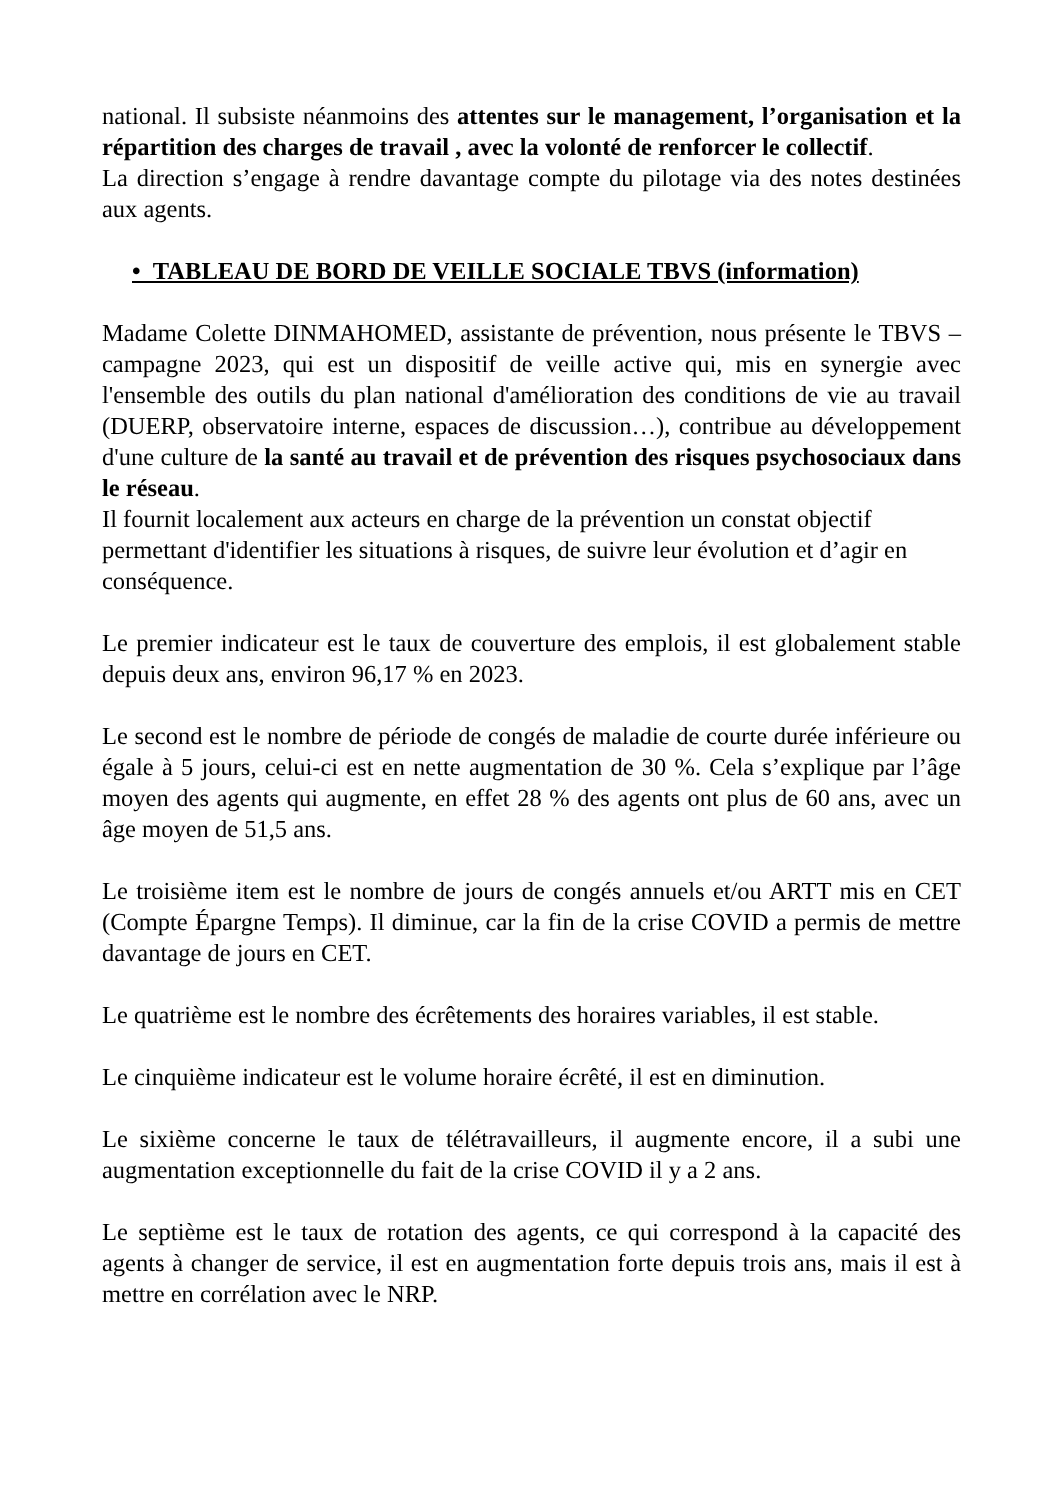national. Il subsiste néanmoins des attentes sur le management, l’organisation et la répartition des charges de travail , avec la volonté de renforcer le collectif.
La direction s’engage à rendre davantage compte du pilotage via des notes destinées aux agents.
• TABLEAU DE BORD DE VEILLE SOCIALE TBVS (information)
Madame Colette DINMAHOMED, assistante de prévention, nous présente le TBVS – campagne 2023, qui est un dispositif de veille active qui, mis en synergie avec l'ensemble des outils du plan national d'amélioration des conditions de vie au travail (DUERP, observatoire interne, espaces de discussion…), contribue au développement d'une culture de la santé au travail et de prévention des risques psychosociaux dans le réseau.
Il fournit localement aux acteurs en charge de la prévention un constat objectif permettant d'identifier les situations à risques, de suivre leur évolution et d’agir en conséquence.
Le premier indicateur est le taux de couverture des emplois, il est globalement stable depuis deux ans, environ 96,17 % en 2023.
Le second est le nombre de période de congés de maladie de courte durée inférieure ou égale à 5 jours, celui-ci est en nette augmentation de 30 %. Cela s’explique par l’âge moyen des agents qui augmente, en effet 28 % des agents ont plus de 60 ans, avec un âge moyen de 51,5 ans.
Le troisième item est le nombre de jours de congés annuels et/ou ARTT mis en CET (Compte Épargne Temps). Il diminue, car la fin de la crise COVID a permis de mettre davantage de jours en CET.
Le quatrième est le nombre des écrêtements des horaires variables, il est stable.
Le cinquième indicateur est le volume horaire écrêté, il est en diminution.
Le sixième concerne le taux de télétravailleurs, il augmente encore, il a subi une augmentation exceptionnelle du fait de la crise COVID il y a 2 ans.
Le septième est le taux de rotation des agents, ce qui correspond à la capacité des agents à changer de service, il est en augmentation forte depuis trois ans, mais il est à mettre en corrélation avec le NRP.